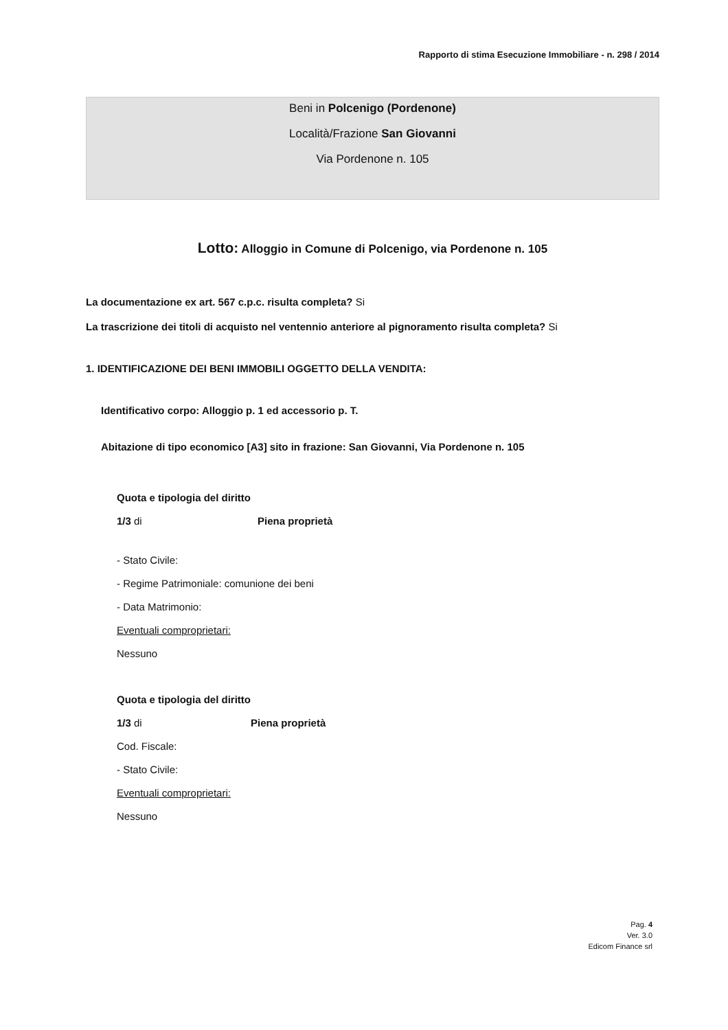Rapporto di stima Esecuzione Immobiliare - n. 298 / 2014
Beni in Polcenigo (Pordenone)
Località/Frazione San Giovanni
Via Pordenone n. 105
Lotto: Alloggio in Comune di Polcenigo, via Pordenone n. 105
La documentazione ex art. 567 c.p.c. risulta completa? Si
La trascrizione dei titoli di acquisto nel ventennio anteriore al pignoramento risulta completa? Si
1. IDENTIFICAZIONE DEI BENI IMMOBILI OGGETTO DELLA VENDITA:
Identificativo corpo: Alloggio p. 1 ed accessorio p. T.
Abitazione di tipo economico [A3] sito in frazione: San Giovanni, Via Pordenone n. 105
Quota e tipologia del diritto
1/3 di Piena proprietà
- Stato Civile:
- Regime Patrimoniale: comunione dei beni
- Data Matrimonio:
Eventuali comproprietari:
Nessuno
Quota e tipologia del diritto
1/3 di Piena proprietà
Cod. Fiscale:
- Stato Civile:
Eventuali comproprietari:
Nessuno
Pag. 4
Ver. 3.0
Edicom Finance srl